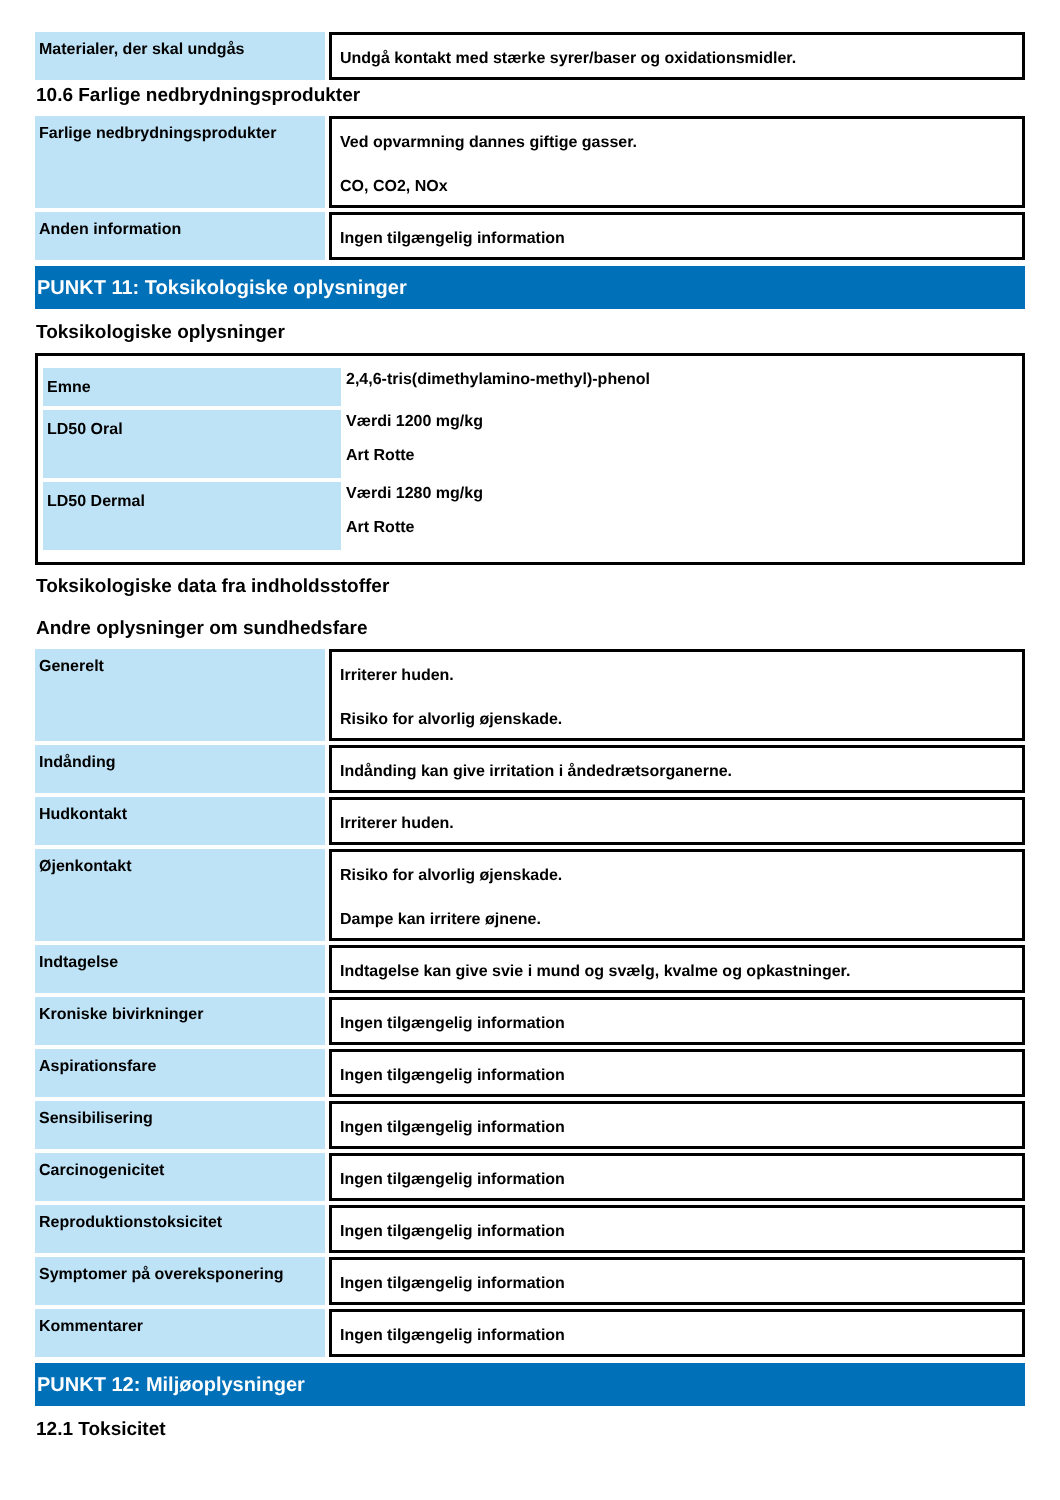Materialer, der skal undgås
Undgå kontakt med stærke syrer/baser og oxidationsmidler.
10.6 Farlige nedbrydningsprodukter
Farlige nedbrydningsprodukter
Ved opvarmning dannes giftige gasser.
CO, CO2, NOx
Anden information
Ingen tilgængelig information
PUNKT 11: Toksikologiske oplysninger
Toksikologiske oplysninger
| Emne | 2,4,6-tris(dimethylamino-methyl)-phenol |
| LD50 Oral | Værdi 1200 mg/kg Art Rotte |
| LD50 Dermal | Værdi 1280 mg/kg Art Rotte |
Toksikologiske data fra indholdsstoffer
Andre oplysninger om sundhedsfare
Generelt
Irriterer huden.
Risiko for alvorlig øjenskade.
Indånding
Indånding kan give irritation i åndedrætsorganerne.
Hudkontakt
Irriterer huden.
Øjenkontakt
Risiko for alvorlig øjenskade.
Dampe kan irritere øjnene.
Indtagelse
Indtagelse kan give svie i mund og svælg, kvalme og opkastninger.
Kroniske bivirkninger
Ingen tilgængelig information
Aspirationsfare
Ingen tilgængelig information
Sensibilisering
Ingen tilgængelig information
Carcinogenicitet
Ingen tilgængelig information
Reproduktionstoksicitet
Ingen tilgængelig information
Symptomer på overeksponering
Ingen tilgængelig information
Kommentarer
Ingen tilgængelig information
PUNKT 12: Miljøoplysninger
12.1 Toksicitet